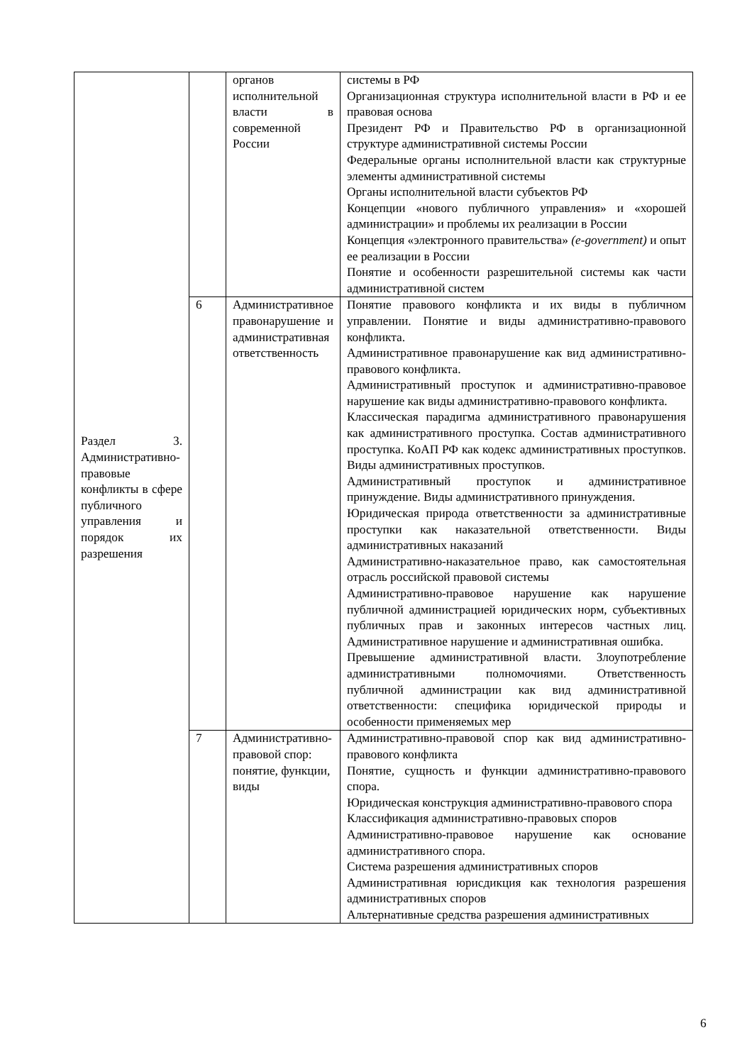| Раздел 3. Административно-правовые конфликты в сфере публичного управления и порядок их разрешения | | органов исполнительной власти в современной России | системы в РФ Организационная структура исполнительной власти в РФ и ее правовая основа Президент РФ и Правительство РФ в организационной структуре административной системы России Федеральные органы исполнительной власти как структурные элементы административной системы Органы исполнительной власти субъектов РФ Концепции «нового публичного управления» и «хорошей администрации» и проблемы их реализации в России Концепция «электронного правительства» (e-government) и опыт ее реализации в России Понятие и особенности разрешительной системы как части административной систем |
| | 6 | Административное правонарушение и административная ответственность | Понятие правового конфликта и их виды в публичном управлении. Понятие и виды административно-правового конфликта. Административное правонарушение как вид административно-правового конфликта. Административный проступок и административно-правовое нарушение как виды административно-правового конфликта. Классическая парадигма административного правонарушения как административного проступка. Состав административного проступка. КоАП РФ как кодекс административных проступков. Виды административных проступков. Административный проступок и административное принуждение. Виды административного принуждения. Юридическая природа ответственности за административные проступки как наказательной ответственности. Виды административных наказаний Административно-наказательное право, как самостоятельная отрасль российской правовой системы Административно-правовое нарушение как нарушение публичной администрацией юридических норм, субъективных публичных прав и законных интересов частных лиц. Административное нарушение и административная ошибка. Превышение административной власти. Злоупотребление административными полномочиями. Ответственность публичной администрации как вид административной ответственности: специфика юридической природы и особенности применяемых мер |
| | 7 | Административно-правовой спор: понятие, функции, виды | Административно-правовой спор как вид административно-правового конфликта Понятие, сущность и функции административно-правового спора. Юридическая конструкция административно-правового спора Классификация административно-правовых споров Административно-правовое нарушение как основание административного спора. Система разрешения административных споров Административная юрисдикция как технология разрешения административных споров Альтернативные средства разрешения административных |
6